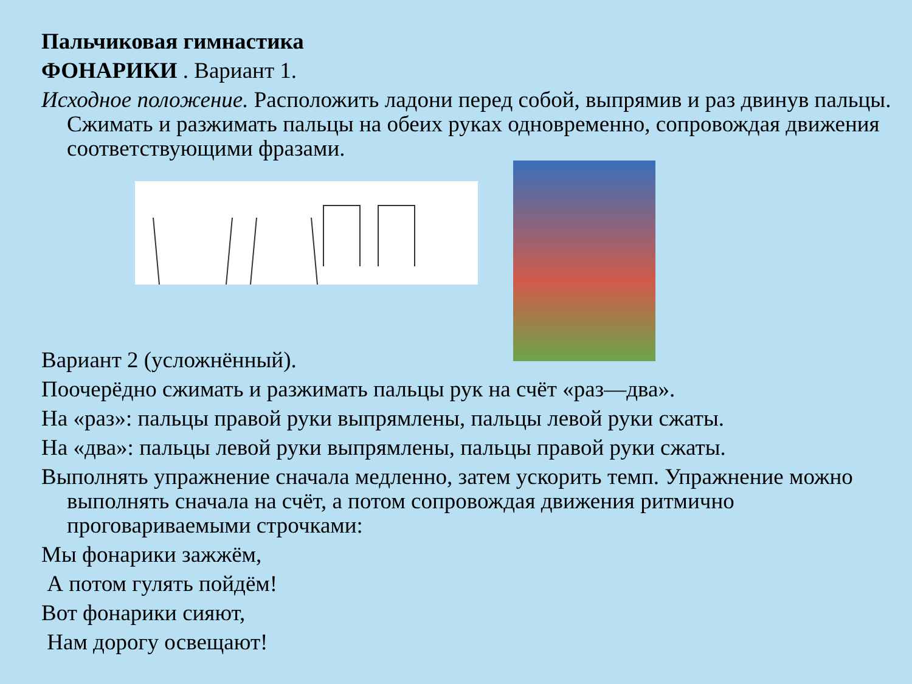Пальчиковая гимнастика
ФОНАРИКИ . Вариант 1.
Исходное положение. Расположить ладони перед собой, выпрямив и раз двинув пальцы. Сжимать и разжимать пальцы на обеих руках одновременно, сопровождая движения соответствующими фразами.
Вариант 2 (усложнённый).
Поочерёдно сжимать и разжимать пальцы рук на счёт «раз—два».
На «раз»: пальцы правой руки выпрямлены, пальцы левой руки сжаты.
На «два»: пальцы левой руки выпрямлены, пальцы правой руки сжаты.
Выполнять упражнение сначала медленно, затем ускорить темп. Упражнение можно выполнять сначала на счёт, а потом сопровождая движения ритмично проговариваемыми строчками:
Мы фонарики зажжём,
А потом гулять пойдём!
Вот фонарики сияют,
Нам дорогу освещают!